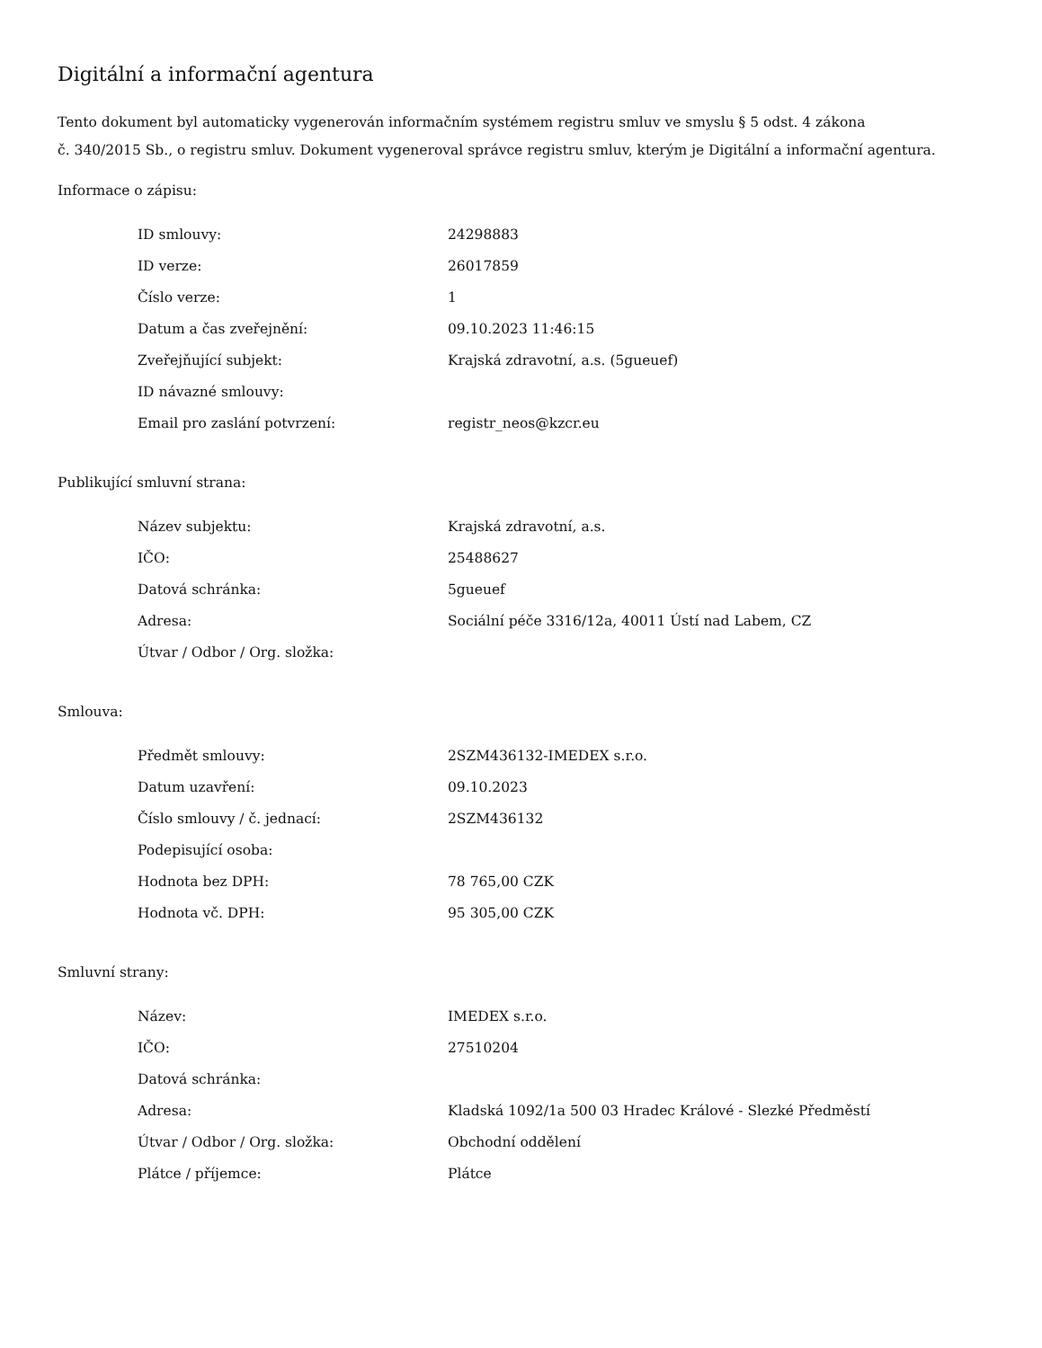Digitální a informační agentura
Tento dokument byl automaticky vygenerován informačním systémem registru smluv ve smyslu § 5 odst. 4 zákona
č. 340/2015 Sb., o registru smluv. Dokument vygeneroval správce registru smluv, kterým je Digitální a informační agentura.
Informace o zápisu:
| ID smlouvy: | 24298883 |
| ID verze: | 26017859 |
| Číslo verze: | 1 |
| Datum a čas zveřejnění: | 09.10.2023 11:46:15 |
| Zveřejňující subjekt: | Krajská zdravotní, a.s. (5gueuef) |
| ID návazné smlouvy: | |
| Email pro zaslání potvrzení: | registr_neos@kzcr.eu |
Publikující smluvní strana:
| Název subjektu: | Krajská zdravotní, a.s. |
| IČO: | 25488627 |
| Datová schránka: | 5gueuef |
| Adresa: | Sociální péče 3316/12a, 40011 Ústí nad Labem, CZ |
| Útvar / Odbor / Org. složka: | |
Smlouva:
| Předmět smlouvy: | 2SZM436132-IMEDEX s.r.o. |
| Datum uzavření: | 09.10.2023 |
| Číslo smlouvy / č. jednací: | 2SZM436132 |
| Podepisující osoba: | |
| Hodnota bez DPH: | 78 765,00 CZK |
| Hodnota vč. DPH: | 95 305,00 CZK |
Smluvní strany:
| Název: | IMEDEX s.r.o. |
| IČO: | 27510204 |
| Datová schránka: | |
| Adresa: | Kladská 1092/1a 500 03 Hradec Králové - Slezké Předměstí |
| Útvar / Odbor / Org. složka: | Obchodní oddělení |
| Plátce / příjemce: | Plátce |